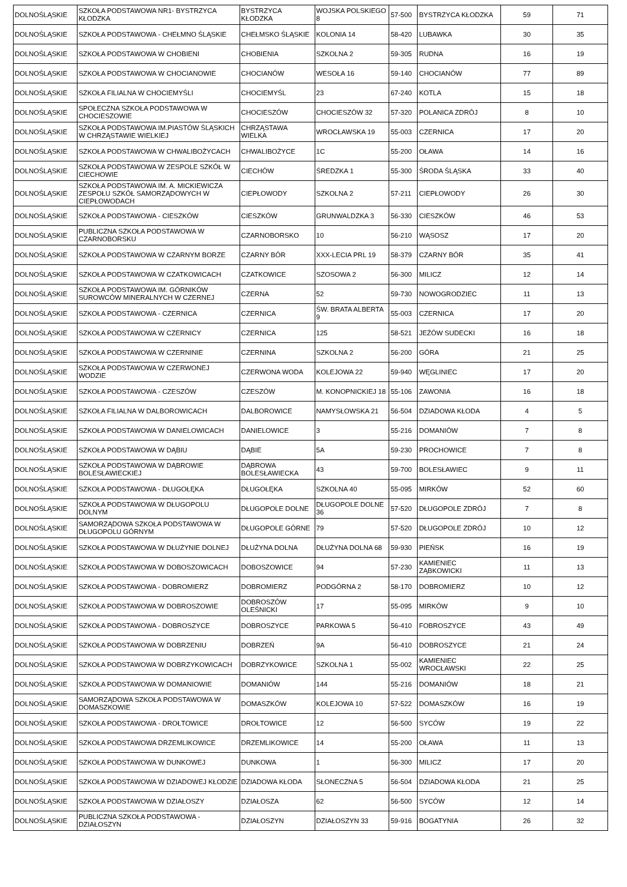| DOLNOŚLĄSKIE | SZKOŁA PODSTAWOWA NR1- BYSTRZYCA KŁODZKA | BYSTRZYCA KŁODZKA | WOJSKA POLSKIEGO 8 | 57-500 | BYSTRZYCA KŁODZKA | 59 | 71 |
| DOLNOŚLĄSKIE | SZKOŁA PODSTAWOWA - CHEŁMNO ŚLĄSKIE | CHEŁMSKO ŚLĄSKIE | KOLONIA 14 | 58-420 | LUBAWKA | 30 | 35 |
| DOLNOŚLĄSKIE | SZKOŁA PODSTAWOWA W CHOBIENI | CHOBIENIA | SZKOLNA 2 | 59-305 | RUDNA | 16 | 19 |
| DOLNOŚLĄSKIE | SZKOŁA PODSTAWOWA W CHOCIANOWIE | CHOCIANÓW | WESOŁA 16 | 59-140 | CHOCIANÓW | 77 | 89 |
| DOLNOŚLĄSKIE | SZKOŁA FILIALNA W CHOCIEMYŚLI | CHOCIEMYŚL | 23 | 67-240 | KOTLA | 15 | 18 |
| DOLNOŚLĄSKIE | SPOŁECZNA SZKOŁA PODSTAWOWA W CHOCIESZOWIE | CHOCIESZÓW | CHOCIESZÓW 32 | 57-320 | POLANICA ZDRÓJ | 8 | 10 |
| DOLNOŚLĄSKIE | SZKOŁA PODSTAWOWA IM.PIASTÓW ŚLĄSKICH W CHRZĄSTAWIE WIELKIEJ | CHRZĄSTAWA WIELKA | WROCŁAWSKA 19 | 55-003 | CZERNICA | 17 | 20 |
| DOLNOŚLĄSKIE | SZKOŁA PODSTAWOWA W CHWALIBOŻYCACH | CHWALIBOŻYCE | 1C | 55-200 | OŁAWA | 14 | 16 |
| DOLNOŚLĄSKIE | SZKOŁA PODSTAWOWA W ZESPOLE SZKÓŁ W CIECHOWIE | CIECHÓW | ŚREDZKA 1 | 55-300 | ŚRODA ŚLĄSKA | 33 | 40 |
| DOLNOŚLĄSKIE | SZKOŁA PODSTAWOWA IM. A. MICKIEWICZA ZESPOŁU SZKÓŁ SAMORZĄDOWYCH W CIEPŁOWODACH | CIEPŁOWODY | SZKOLNA 2 | 57-211 | CIEPŁOWODY | 26 | 30 |
| DOLNOŚLĄSKIE | SZKOŁA PODSTAWOWA - CIESZKÓW | CIESZKÓW | GRUNWALDZKA 3 | 56-330 | CIESZKÓW | 46 | 53 |
| DOLNOŚLĄSKIE | PUBLICZNA SZKOŁA PODSTAWOWA W CZARNOBORSKU | CZARNOBORSKO | 10 | 56-210 | WĄSOSZ | 17 | 20 |
| DOLNOŚLĄSKIE | SZKOŁA PODSTAWOWA W CZARNYM BORZE | CZARNY BÓR | XXX-LECIA PRL 19 | 58-379 | CZARNY BÓR | 35 | 41 |
| DOLNOŚLĄSKIE | SZKOŁA PODSTAWOWA W CZATKOWICACH | CZATKOWICE | SZOSOWA 2 | 56-300 | MILICZ | 12 | 14 |
| DOLNOŚLĄSKIE | SZKOŁA PODSTAWOWA IM. GÓRNIKÓW SUROWCÓW MINERALNYCH W CZERNEJ | CZERNA | 52 | 59-730 | NOWOGRODZIEC | 11 | 13 |
| DOLNOŚLĄSKIE | SZKOŁA PODSTAWOWA - CZERNICA | CZERNICA | ŚW. BRATA ALBERTA 9 | 55-003 | CZERNICA | 17 | 20 |
| DOLNOŚLĄSKIE | SZKOŁA PODSTAWOWA W CZERNICY | CZERNICA | 125 | 58-521 | JEŻÓW SUDECKI | 16 | 18 |
| DOLNOŚLĄSKIE | SZKOŁA PODSTAWOWA W CZERNINIE | CZERNINA | SZKOLNA 2 | 56-200 | GÓRA | 21 | 25 |
| DOLNOŚLĄSKIE | SZKOŁA PODSTAWOWA W CZERWONEJ WODZIE | CZERWONA WODA | KOLEJOWA 22 | 59-940 | WĘGLINIEC | 17 | 20 |
| DOLNOŚLĄSKIE | SZKOŁA PODSTAWOWA - CZESZÓW | CZESZÓW | M. KONOPNICKIEJ 18 | 55-106 | ZAWONIA | 16 | 18 |
| DOLNOŚLĄSKIE | SZKOŁA FILIALNA W DALBOROWICACH | DALBOROWICE | NAMYSŁOWSKA 21 | 56-504 | DZIADOWA KŁODA | 4 | 5 |
| DOLNOŚLĄSKIE | SZKOŁA PODSTAWOWA W DANIELOWICACH | DANIELOWICE | 3 | 55-216 | DOMANIÓW | 7 | 8 |
| DOLNOŚLĄSKIE | SZKOŁA PODSTAWOWA W DĄBIU | DĄBIE | 5A | 59-230 | PROCHOWICE | 7 | 8 |
| DOLNOŚLĄSKIE | SZKOŁA PODSTAWOWA W DĄBROWIE BOLESŁAWIECKIEJ | DĄBROWA BOLESŁAWIECKA | 43 | 59-700 | BOLESŁAWIEC | 9 | 11 |
| DOLNOŚLĄSKIE | SZKOŁA PODSTAWOWA - DŁUGOŁĘKA | DŁUGOŁĘKA | SZKOLNA 40 | 55-095 | MIRKÓW | 52 | 60 |
| DOLNOŚLĄSKIE | SZKOŁA PODSTAWOWA W DŁUGOPOLU DOLNYM | DŁUGOPOLE DOLNE | DŁUGOPOLE DOLNE 36 | 57-520 | DŁUGOPOLE ZDRÓJ | 7 | 8 |
| DOLNOŚLĄSKIE | SAMORZĄDOWA SZKOŁA PODSTAWOWA W DŁUGOPOLU GÓRNYM | DŁUGOPOLE GÓRNE | 79 | 57-520 | DŁUGOPOLE ZDRÓJ | 10 | 12 |
| DOLNOŚLĄSKIE | SZKOŁA PODSTAWOWA W DŁUŻYNIE DOLNEJ | DŁUŻYNA DOLNA | DŁUŻYNA DOLNA 68 | 59-930 | PIEŃSK | 16 | 19 |
| DOLNOŚLĄSKIE | SZKOŁA PODSTAWOWA W DOBOSZOWICACH | DOBOSZOWICE | 94 | 57-230 | KAMIENIEC ZĄBKOWICKI | 11 | 13 |
| DOLNOŚLĄSKIE | SZKOŁA PODSTAWOWA - DOBROMIERZ | DOBROMIERZ | PODGÓRNA 2 | 58-170 | DOBROMIERZ | 10 | 12 |
| DOLNOŚLĄSKIE | SZKOŁA PODSTAWOWA W DOBROSZOWIE | DOBROSZÓW OLEŚNICKI | 17 | 55-095 | MIRKÓW | 9 | 10 |
| DOLNOŚLĄSKIE | SZKOŁA PODSTAWOWA - DOBROSZYCE | DOBROSZYCE | PARKOWA 5 | 56-410 | FOBROSZYCE | 43 | 49 |
| DOLNOŚLĄSKIE | SZKOŁA PODSTAWOWA W DOBRZENIU | DOBRZEŃ | 9A | 56-410 | DOBROSZYCE | 21 | 24 |
| DOLNOŚLĄSKIE | SZKOŁA PODSTAWOWA W DOBRZYKOWICACH | DOBRZYKOWICE | SZKOLNA 1 | 55-002 | KAMIENIEC WROCŁAWSKI | 22 | 25 |
| DOLNOŚLĄSKIE | SZKOŁA PODSTAWOWA W DOMANIOWIE | DOMANIÓW | 144 | 55-216 | DOMANIÓW | 18 | 21 |
| DOLNOŚLĄSKIE | SAMORZĄDOWA SZKOŁA PODSTAWOWA W DOMASZKOWIE | DOMASZKÓW | KOLEJOWA 10 | 57-522 | DOMASZKÓW | 16 | 19 |
| DOLNOŚLĄSKIE | SZKOŁA PODSTAWOWA - DROŁTOWICE | DROŁTOWICE | 12 | 56-500 | SYCÓW | 19 | 22 |
| DOLNOŚLĄSKIE | SZKOŁA PODSTAWOWA DRZEMLIKOWICE | DRZEMLIKOWICE | 14 | 55-200 | OŁAWA | 11 | 13 |
| DOLNOŚLĄSKIE | SZKOŁA PODSTAWOWA W DUNKOWEJ | DUNKOWA | 1 | 56-300 | MILICZ | 17 | 20 |
| DOLNOŚLĄSKIE | SZKOŁA PODSTAWOWA W DZIADOWEJ KŁODZIE | DZIADOWA KŁODA | SŁONECZNA 5 | 56-504 | DZIADOWA KŁODA | 21 | 25 |
| DOLNOŚLĄSKIE | SZKOŁA PODSTAWOWA W DZIAŁOSZY | DZIAŁOSZA | 62 | 56-500 | SYCÓW | 12 | 14 |
| DOLNOŚLĄSKIE | PUBLICZNA SZKOŁA PODSTAWOWA - DZIAŁOSZYN | DZIAŁOSZYN | DZIAŁOSZYN 33 | 59-916 | BOGATYNIA | 26 | 32 |